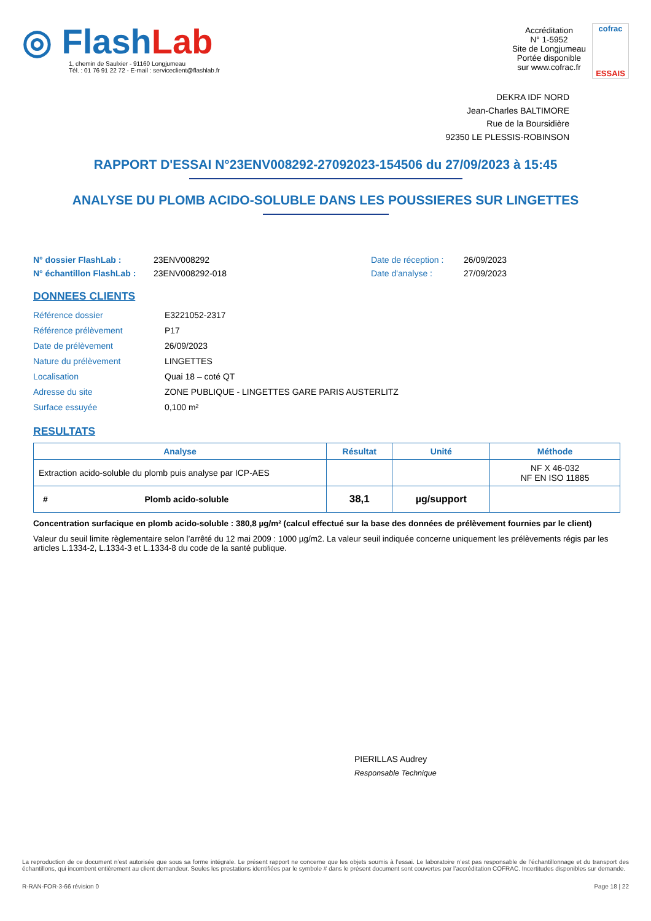◎ Flash Lab
1, chemin de Saulxier - 91160 Longjumeau
Tél. : 01 76 91 22 72 - E-mail : serviceclient@flashlab.fr
Accréditation
N° 1-5952
Site de Longjumeau
Portée disponible
sur www.cofrac.fr
cofrac
ESSAIS
DEKRA IDF NORD
Jean-Charles BALTIMORE
Rue de la Boursidière
92350 LE PLESSIS-ROBINSON
RAPPORT D'ESSAI N°23ENV008292-27092023-154506 du 27/09/2023 à 15:45
ANALYSE DU PLOMB ACIDO-SOLUBLE DANS LES POUSSIERES SUR LINGETTES
N° dossier FlashLab : 23ENV008292 Date de réception : 26/09/2023 N° échantillon FlashLab : 23ENV008292-018 Date d'analyse : 27/09/2023
DONNEES CLIENTS
Référence dossier E3221052-2317 Référence prélèvement P17 Date de prélèvement 26/09/2023 Nature du prélèvement LINGETTES Localisation Quai 18 – coté QT Adresse du site ZONE PUBLIQUE - LINGETTES GARE PARIS AUSTERLITZ Surface essuyée 0,100 m²
RESULTATS
| Analyse | Résultat | Unité | Méthode |
| --- | --- | --- | --- |
| Extraction acido-soluble du plomb puis analyse par ICP-AES | | | NF X 46-032 NF EN ISO 11885 |
| # Plomb acido-soluble | 38,1 | µg/support | |
Concentration surfacique en plomb acido-soluble : 380,8 µg/m² (calcul effectué sur la base des données de prélèvement fournies par le client)
Valeur du seuil limite règlementaire selon l’arrêté du 12 mai 2009 : 1000 µg/m2. La valeur seuil indiquée concerne uniquement les prélèvements régis par les articles L.1334-2, L.1334-3 et L.1334-8 du code de la santé publique.
PIERILLAS Audrey
Responsable Technique
La reproduction de ce document n’est autorisée que sous sa forme intégrale. Le présent rapport ne concerne que les objets soumis à l’essai. Le laboratoire n’est pas responsable de l’échantillonnage et du transport des échantillons, qui incombent entièrement au client demandeur. Seules les prestations identifiées par le symbole # dans le présent document sont couvertes par l’accréditation COFRAC. Incertitudes disponibles sur demande.
R-RAN-FOR-3-66 révision 0 Page 18 | 22